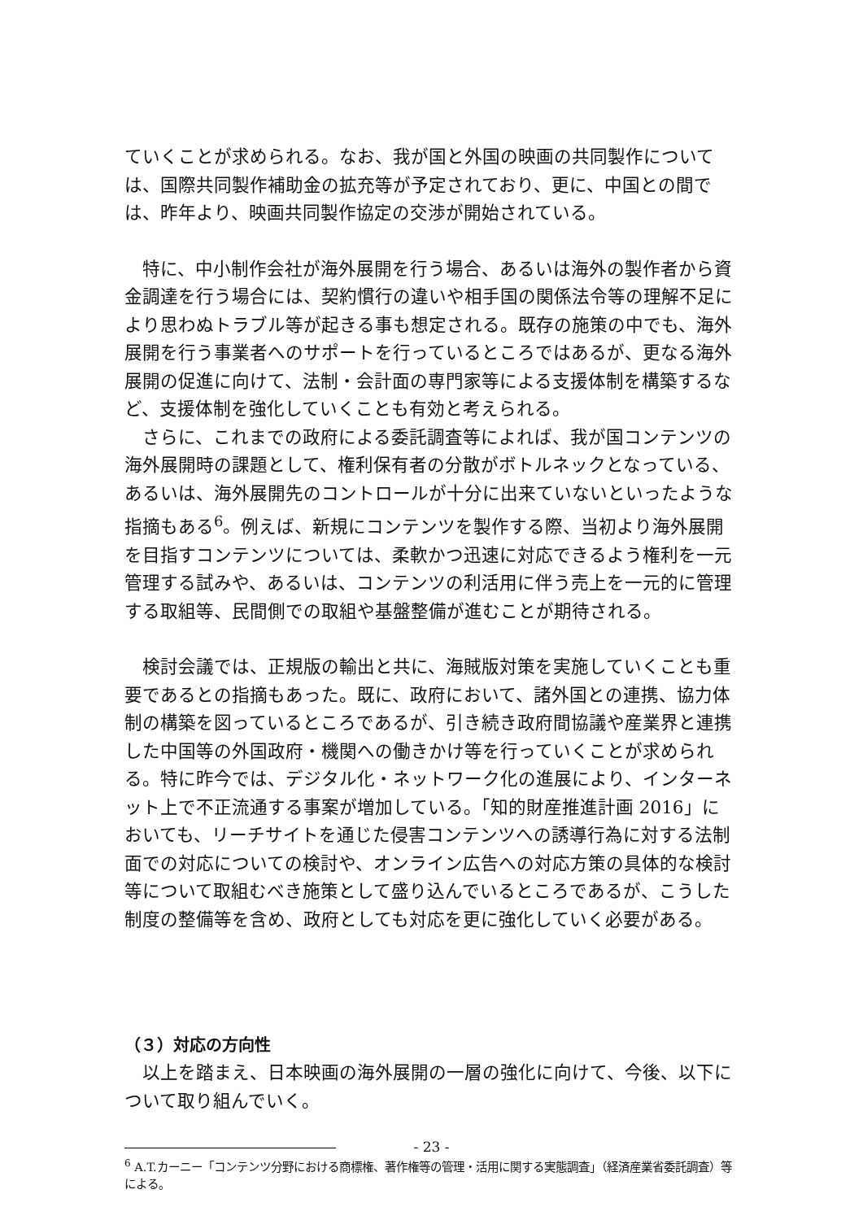ていくことが求められる。なお、我が国と外国の映画の共同製作については、国際共同製作補助金の拡充等が予定されており、更に、中国との間では、昨年より、映画共同製作協定の交渉が開始されている。
　特に、中小制作会社が海外展開を行う場合、あるいは海外の製作者から資金調達を行う場合には、契約慣行の違いや相手国の関係法令等の理解不足により思わぬトラブル等が起きる事も想定される。既存の施策の中でも、海外展開を行う事業者へのサポートを行っているところではあるが、更なる海外展開の促進に向けて、法制・会計面の専門家等による支援体制を構築するなど、支援体制を強化していくことも有効と考えられる。
　さらに、これまでの政府による委託調査等によれば、我が国コンテンツの海外展開時の課題として、権利保有者の分散がボトルネックとなっている、あるいは、海外展開先のコントロールが十分に出来ていないといったような指摘もある<sup>6</sup>。例えば、新規にコンテンツを製作する際、当初より海外展開を目指すコンテンツについては、柔軟かつ迅速に対応できるよう権利を一元管理する試みや、あるいは、コンテンツの利活用に伴う売上を一元的に管理する取組等、民間側での取組や基盤整備が進むことが期待される。
　検討会議では、正規版の輸出と共に、海賊版対策を実施していくことも重要であるとの指摘もあった。既に、政府において、諸外国との連携、協力体制の構築を図っているところであるが、引き続き政府間協議や産業界と連携した中国等の外国政府・機関への働きかけ等を行っていくことが求められる。特に昨今では、デジタル化・ネットワーク化の進展により、インターネット上で不正流通する事案が増加している。「知的財産推進計画 2016」においても、リーチサイトを通じた侵害コンテンツへの誘導行為に対する法制面での対応についての検討や、オンライン広告への対応方策の具体的な検討等について取組むべき施策として盛り込んでいるところであるが、こうした制度の整備等を含め、政府としても対応を更に強化していく必要がある。
（３）対応の方向性
　以上を踏まえ、日本映画の海外展開の一層の強化に向けて、今後、以下について取り組んでいく。
<sup>6</sup> A.T.カーニー「コンテンツ分野における商標権、著作権等の管理・活用に関する実態調査」（経済産業省委託調査）等による。
- 23 -